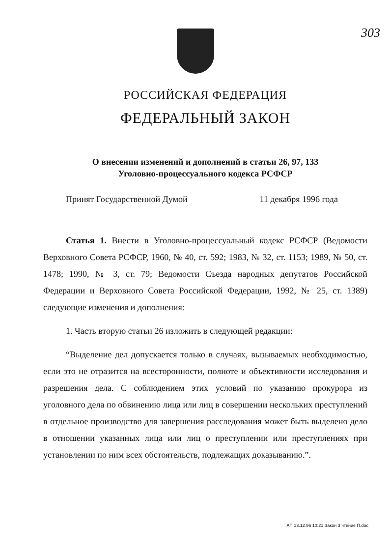303
РОССИЙСКАЯ ФЕДЕРАЦИЯ
ФЕДЕРАЛЬНЫЙ ЗАКОН
О внесении изменений и дополнений в статьи 26, 97, 133
Уголовно-процессуального кодекса РСФСР
Принят Государственной Думой 11 декабря 1996 года
Статья 1. Внести в Уголовно-процессуальный кодекс РСФСР (Ведомости Верховного Совета РСФСР, 1960, № 40, ст. 592; 1983, № 32, ст. 1153; 1989, № 50, ст. 1478; 1990, № 3, ст. 79; Ведомости Съезда народных депутатов Российской Федерации и Верховного Совета Российской Федерации, 1992, № 25, ст. 1389) следующие изменения и дополнения:
1. Часть вторую статьи 26 изложить в следующей редакции:
“Выделение дел допускается только в случаях, вызываемых необходимостью, если это не отразится на всесторонности, полноте и объективности исследования и разрешения дела. С соблюдением этих условий по указанию прокурора из уголовного дела по обвинению лица или лиц в совершении нескольких преступлений в отдельное производство для завершения расследования может быть выделено дело в отношении указанных лица или лиц о преступлении или преступлениях при установлении по ним всех обстоятельств, подлежащих доказыванию.”.
АП 13.12.96 10:21 Закон 3 чтение П.doc